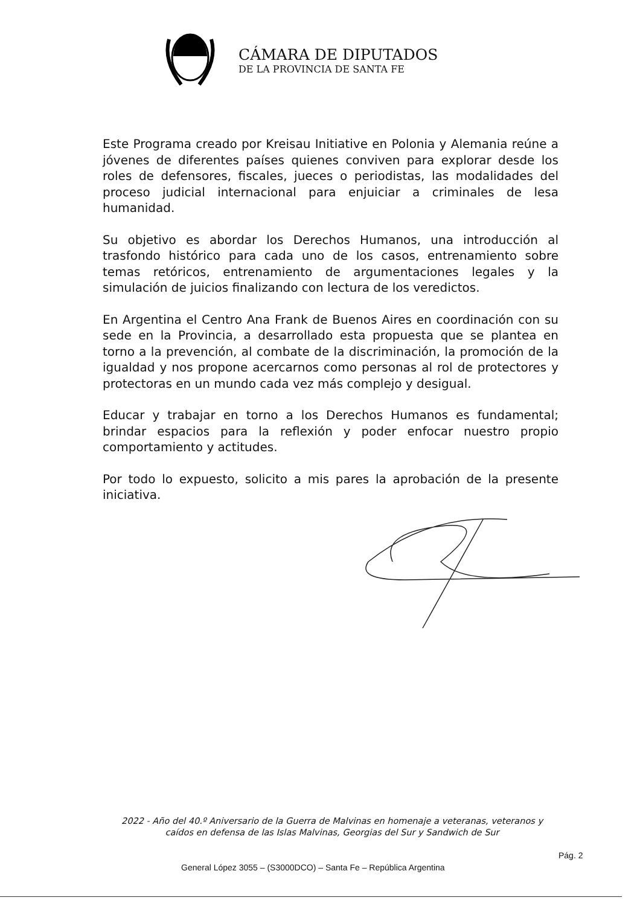CÁMARA DE DIPUTADOS
DE LA PROVINCIA DE SANTA FE
Este Programa creado por Kreisau Initiative en Polonia y Alemania reúne a jóvenes de diferentes países quienes conviven para explorar desde los roles de defensores, fiscales, jueces o periodistas, las modalidades del proceso judicial internacional para enjuiciar a criminales de lesa humanidad.
Su objetivo es abordar los Derechos Humanos, una introducción al trasfondo histórico para cada uno de los casos, entrenamiento sobre temas retóricos, entrenamiento de argumentaciones legales y la simulación de juicios finalizando con lectura de los veredictos.
En Argentina el Centro Ana Frank de Buenos Aires en coordinación con su sede en la Provincia, a desarrollado esta propuesta que se plantea en torno a la prevención, al combate de la discriminación, la promoción de la igualdad y nos propone acercarnos como personas al rol de protectores y protectoras en un mundo cada vez más complejo y desigual.
Educar y trabajar en torno a los Derechos Humanos es fundamental; brindar espacios para la reflexión y poder enfocar nuestro propio comportamiento y actitudes.
Por todo lo expuesto, solicito a mis pares la aprobación de la presente iniciativa.
2022 - Año del 40.º Aniversario de la Guerra de Malvinas en homenaje a veteranas, veteranos y caídos en defensa de las Islas Malvinas, Georgias del Sur y Sandwich de Sur
Pág. 2
General López 3055 – (S3000DCO) – Santa Fe – República Argentina